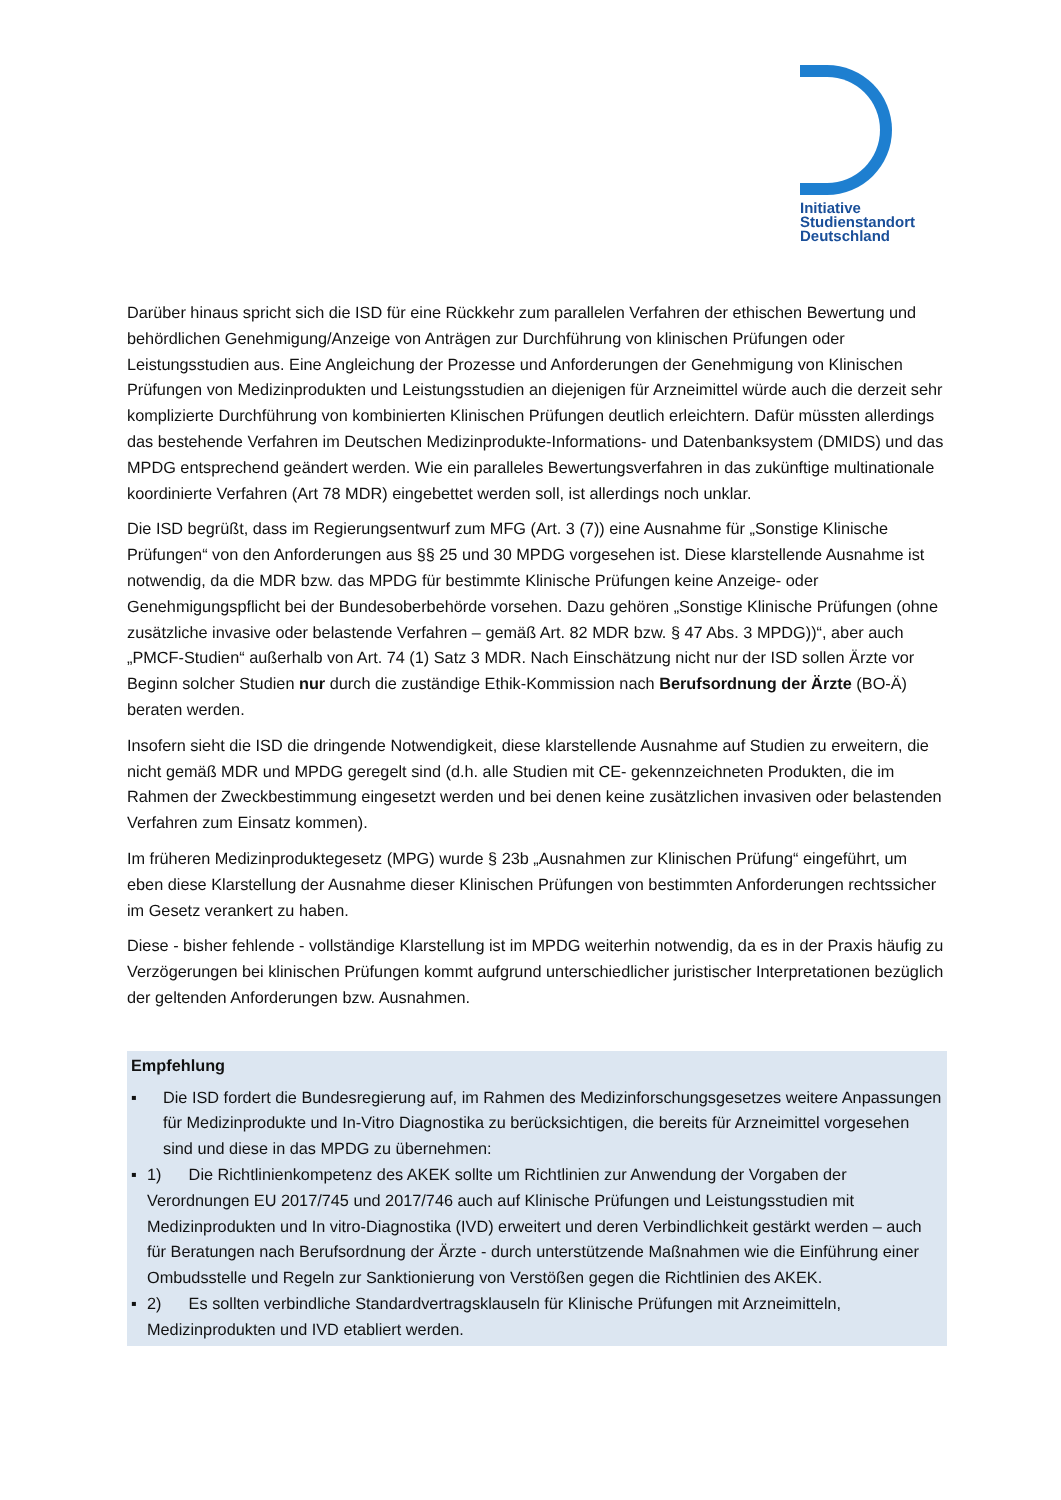Initiative
Studienstandort
Deutschland
Darüber hinaus spricht sich die ISD für eine Rückkehr zum parallelen Verfahren der ethischen Bewertung und behördlichen Genehmigung/Anzeige von Anträgen zur Durchführung von klinischen Prüfungen oder Leistungsstudien aus. Eine Angleichung der Prozesse und Anforderungen der Genehmigung von Klinischen Prüfungen von Medizinprodukten und Leistungsstudien an diejenigen für Arzneimittel würde auch die derzeit sehr komplizierte Durchführung von kombinierten Klinischen Prüfungen deutlich erleichtern. Dafür müssten allerdings das bestehende Verfahren im Deutschen Medizinprodukte-Informations- und Datenbanksystem (DMIDS) und das MPDG entsprechend geändert werden. Wie ein paralleles Bewertungsverfahren in das zukünftige multinationale koordinierte Verfahren (Art 78 MDR) eingebettet werden soll, ist allerdings noch unklar.
Die ISD begrüßt, dass im Regierungsentwurf zum MFG (Art. 3 (7)) eine Ausnahme für „Sonstige Klinische Prüfungen“ von den Anforderungen aus §§ 25 und 30 MPDG vorgesehen ist. Diese klarstellende Ausnahme ist notwendig, da die MDR bzw. das MPDG für bestimmte Klinische Prüfungen keine Anzeige- oder Genehmigungspflicht bei der Bundesoberbehörde vorsehen. Dazu gehören „Sonstige Klinische Prüfungen (ohne zusätzliche invasive oder belastende Verfahren – gemäß Art. 82 MDR bzw. § 47 Abs. 3 MPDG))“, aber auch „PMCF-Studien“ außerhalb von Art. 74 (1) Satz 3 MDR. Nach Einschätzung nicht nur der ISD sollen Ärzte vor Beginn solcher Studien nur durch die zuständige Ethik-Kommission nach Berufsordnung der Ärzte (BO-Ä) beraten werden.
Insofern sieht die ISD die dringende Notwendigkeit, diese klarstellende Ausnahme auf Studien zu erweitern, die nicht gemäß MDR und MPDG geregelt sind (d.h. alle Studien mit CE- gekennzeichneten Produkten, die im Rahmen der Zweckbestimmung eingesetzt werden und bei denen keine zusätzlichen invasiven oder belastenden Verfahren zum Einsatz kommen).
Im früheren Medizinproduktegesetz (MPG) wurde § 23b „Ausnahmen zur Klinischen Prüfung“ eingeführt, um eben diese Klarstellung der Ausnahme dieser Klinischen Prüfungen von bestimmten Anforderungen rechtssicher im Gesetz verankert zu haben.
Diese - bisher fehlende - vollständige Klarstellung ist im MPDG weiterhin notwendig, da es in der Praxis häufig zu Verzögerungen bei klinischen Prüfungen kommt aufgrund unterschiedlicher juristischer Interpretationen bezüglich der geltenden Anforderungen bzw. Ausnahmen.
Empfehlung
▪ Die ISD fordert die Bundesregierung auf, im Rahmen des Medizinforschungsgesetzes weitere Anpassungen für Medizinprodukte und In-Vitro Diagnostika zu berücksichtigen, die bereits für Arzneimittel vorgesehen sind und diese in das MPDG zu übernehmen:
▪ 1) Die Richtlinienkompetenz des AKEK sollte um Richtlinien zur Anwendung der Vorgaben der Verordnungen EU 2017/745 und 2017/746 auch auf Klinische Prüfungen und Leistungsstudien mit Medizinprodukten und In vitro-Diagnostika (IVD) erweitert und deren Verbindlichkeit gestärkt werden – auch für Beratungen nach Berufsordnung der Ärzte - durch unterstützende Maßnahmen wie die Einführung einer Ombudsstelle und Regeln zur Sanktionierung von Verstößen gegen die Richtlinien des AKEK.
▪ 2) Es sollten verbindliche Standardvertragsklauseln für Klinische Prüfungen mit Arzneimitteln, Medizinprodukten und IVD etabliert werden.